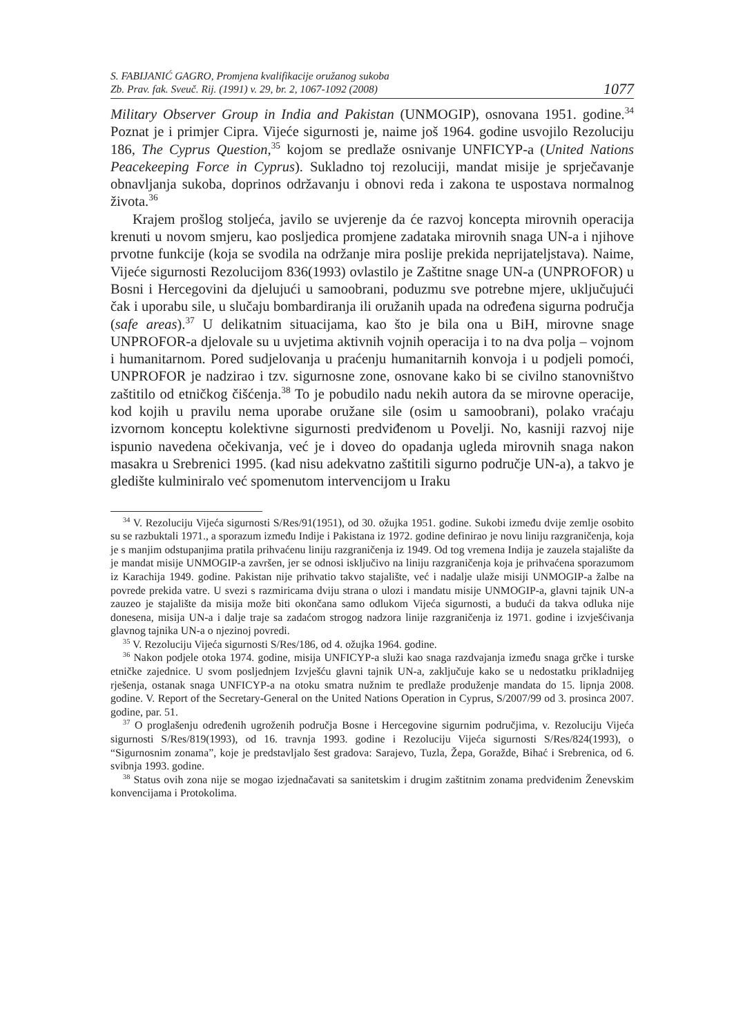S. FABIJANIĆ GAGRO, Promjena kvalifikacije oružanog sukoba
Zb. Prav. fak. Sveuč. Rij. (1991) v. 29, br. 2, 1067-1092 (2008)
1077
Military Observer Group in India and Pakistan (UNMOGIP), osnovana 1951. godine.<sup>34</sup> Poznat je i primjer Cipra. Vijeće sigurnosti je, naime još 1964. godine usvojilo Rezoluciju 186, The Cyprus Question,<sup>35</sup> kojom se predlaže osnivanje UNFICYP-a (United Nations Peacekeeping Force in Cyprus). Sukladno toj rezoluciji, mandat misije je sprječavanje obnavljanja sukoba, doprinos održavanju i obnovi reda i zakona te uspostava normalnog života.<sup>36</sup>
Krajem prošlog stoljeća, javilo se uvjerenje da će razvoj koncepta mirovnih operacija krenuti u novom smjeru, kao posljedica promjene zadataka mirovnih snaga UN-a i njihove prvotne funkcije (koja se svodila na održanje mira poslije prekida neprijateljstava). Naime, Vijeće sigurnosti Rezolucijom 836(1993) ovlastilo je Zaštitne snage UN-a (UNPROFOR) u Bosni i Hercegovini da djelujući u samoobrani, poduzmu sve potrebne mjere, uključujući čak i uporabu sile, u slučaju bombardiranja ili oružanih upada na određena sigurna područja (safe areas).<sup>37</sup> U delikatnim situacijama, kao što je bila ona u BiH, mirovne snage UNPROFOR-a djelovale su u uvjetima aktivnih vojnih operacija i to na dva polja – vojnom i humanitarnom. Pored sudjelovanja u praćenju humanitarnih konvoja i u podjeli pomoći, UNPROFOR je nadzirao i tzv. sigurnosne zone, osnovane kako bi se civilno stanovništvo zaštitilo od etničkog čišćenja.<sup>38</sup> To je pobudilo nadu nekih autora da se mirovne operacije, kod kojih u pravilu nema uporabe oružane sile (osim u samoobrani), polako vraćaju izvornom konceptu kolektivne sigurnosti predviđenom u Povelji. No, kasniji razvoj nije ispunio navedena očekivanja, već je i doveo do opadanja ugleda mirovnih snaga nakon masakra u Srebrenici 1995. (kad nisu adekvatno zaštitili sigurno područje UN-a), a takvo je gledište kulminiralo već spomenutom intervencijom u Iraku
<sup>34</sup> V. Rezoluciju Vijeća sigurnosti S/Res/91(1951), od 30. ožujka 1951. godine. Sukobi između dvije zemlje osobito su se razbuktali 1971., a sporazum između Indije i Pakistana iz 1972. godine definirao je novu liniju razgraničenja, koja je s manjim odstupanjima pratila prihvaćenu liniju razgraničenja iz 1949. Od tog vremena Indija je zauzela stajalište da je mandat misije UNMOGIP-a završen, jer se odnosi isključivo na liniju razgraničenja koja je prihvaćena sporazumom iz Karachija 1949. godine. Pakistan nije prihvatio takvo stajalište, već i nadalje ulaže misiji UNMOGIP-a žalbe na povrede prekida vatre. U svezi s razmiricama dviju strana o ulozi i mandatu misije UNMOGIP-a, glavni tajnik UN-a zauzeo je stajalište da misija može biti okončana samo odlukom Vijeća sigurnosti, a budući da takva odluka nije donesena, misija UN-a i dalje traje sa zadaćom strogog nadzora linije razgraničenja iz 1971. godine i izvješćivanja glavnog tajnika UN-a o njezinoj povredi.
<sup>35</sup> V. Rezoluciju Vijeća sigurnosti S/Res/186, od 4. ožujka 1964. godine.
<sup>36</sup> Nakon podjele otoka 1974. godine, misija UNFICYP-a služi kao snaga razdvajanja između snaga grčke i turske etničke zajednice. U svom posljednjem Izvješću glavni tajnik UN-a, zaključuje kako se u nedostatku prikladnijeg rješenja, ostanak snaga UNFICYP-a na otoku smatra nužnim te predlaže produženje mandata do 15. lipnja 2008. godine. V. Report of the Secretary-General on the United Nations Operation in Cyprus, S/2007/99 od 3. prosinca 2007. godine, par. 51.
<sup>37</sup> O proglašenju određenih ugroženih područja Bosne i Hercegovine sigurnim područjima, v. Rezoluciju Vijeća sigurnosti S/Res/819(1993), od 16. travnja 1993. godine i Rezoluciju Vijeća sigurnosti S/Res/824(1993), o “Sigurnosnim zonama”, koje je predstavljalo šest gradova: Sarajevo, Tuzla, Žepa, Goražde, Bihać i Srebrenica, od 6. svibnja 1993. godine.
<sup>38</sup> Status ovih zona nije se mogao izjednačavati sa sanitetskim i drugim zaštitnim zonama predviđenim Ženevskim konvencijama i Protokolima.